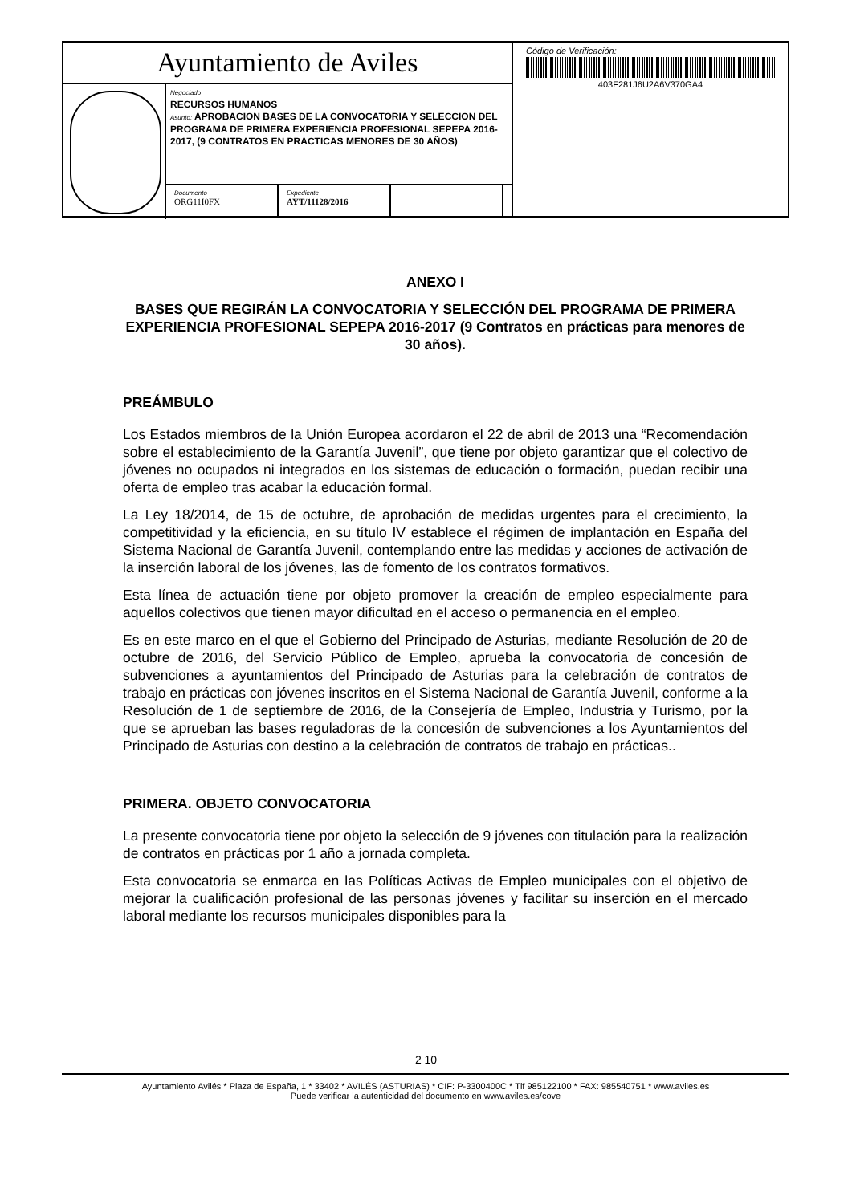Ayuntamiento de Aviles
Negociado
RECURSOS HUMANOS
Asunto: APROBACION BASES DE LA CONVOCATORIA Y SELECCION DEL PROGRAMA DE PRIMERA EXPERIENCIA PROFESIONAL SEPEPA 2016-2017, (9 CONTRATOS EN PRACTICAS MENORES DE 30 AÑOS)
Documento
ORG11I0FX
Expediente
AYT/11128/2016
Código de Verificación:
403F281J6U2A6V370GA4
ANEXO I
BASES QUE REGIRÁN LA CONVOCATORIA Y SELECCIÓN DEL PROGRAMA DE PRIMERA EXPERIENCIA PROFESIONAL SEPEPA 2016-2017 (9 Contratos en prácticas para menores de 30 años).
PREÁMBULO
Los Estados miembros de la Unión Europea acordaron el 22 de abril de 2013 una “Recomendación sobre el establecimiento de la Garantía Juvenil”, que tiene por objeto garantizar que el colectivo de jóvenes no ocupados ni integrados en los sistemas de educación o formación, puedan recibir una oferta de empleo tras acabar la educación formal.
La Ley 18/2014, de 15 de octubre, de aprobación de medidas urgentes para el crecimiento, la competitividad y la eficiencia, en su título IV establece el régimen de implantación en España del Sistema Nacional de Garantía Juvenil, contemplando entre las medidas y acciones de activación de la inserción laboral de los jóvenes, las de fomento de los contratos formativos.
Esta línea de actuación tiene por objeto promover la creación de empleo especialmente para aquellos colectivos que tienen mayor dificultad en el acceso o permanencia en el empleo.
Es en este marco en el que el Gobierno del Principado de Asturias, mediante Resolución de 20 de octubre de 2016, del Servicio Público de Empleo, aprueba la convocatoria de concesión de subvenciones a ayuntamientos del Principado de Asturias para la celebración de contratos de trabajo en prácticas con jóvenes inscritos en el Sistema Nacional de Garantía Juvenil, conforme a la Resolución de 1 de septiembre de 2016, de la Consejería de Empleo, Industria y Turismo, por la que se aprueban las bases reguladoras de la concesión de subvenciones a los Ayuntamientos del Principado de Asturias con destino a la celebración de contratos de trabajo en prácticas..
PRIMERA. OBJETO CONVOCATORIA
La presente convocatoria tiene por objeto la selección de 9 jóvenes con titulación para la realización de contratos en prácticas por 1 año a jornada completa.
Esta convocatoria se enmarca en las Políticas Activas de Empleo municipales con el objetivo de mejorar la cualificación profesional de las personas jóvenes y facilitar su inserción en el mercado laboral mediante los recursos municipales disponibles para la
2 10
Ayuntamiento Avilés * Plaza de España, 1 * 33402 * AVILÉS (ASTURIAS) * CIF: P-3300400C * Tlf 985122100 * FAX: 985540751 * www.aviles.es
Puede verificar la autenticidad del documento en www.aviles.es/cove